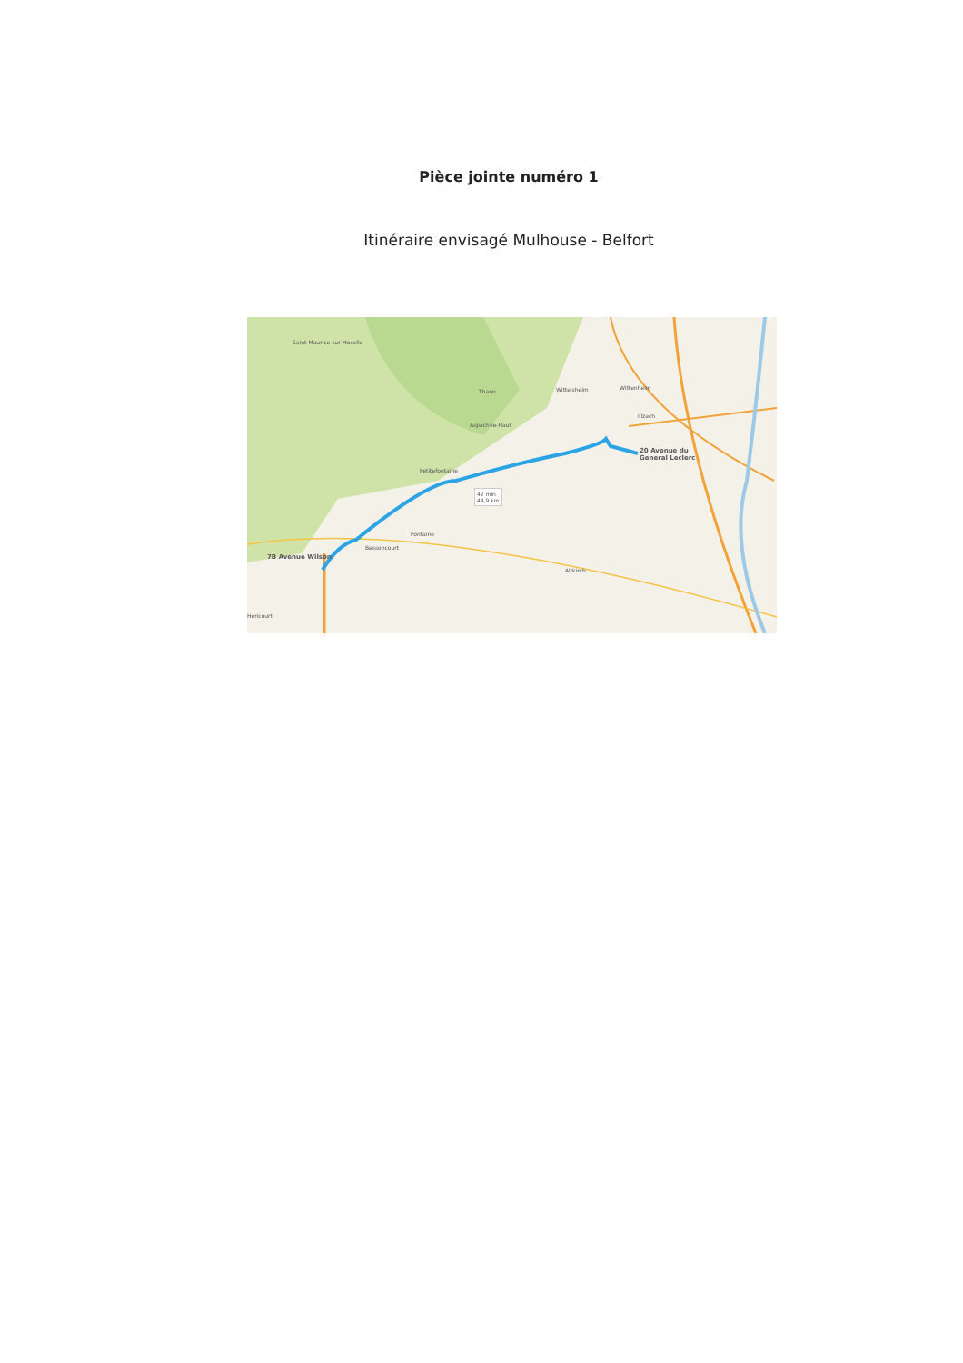Pièce jointe numéro 1
Itinéraire envisagé Mulhouse - Belfort
20 Avenue du
General Leclerc
7B Avenue Wilson
42 min
44,9 km
Saint-Maurice-sur-Moselle
Thann Wittelsheim Wittenheim
Illzach
Aspach-le-Haut
Petitefontaine
Bessoncourt
Fontaine
Altkirch
Hericourt